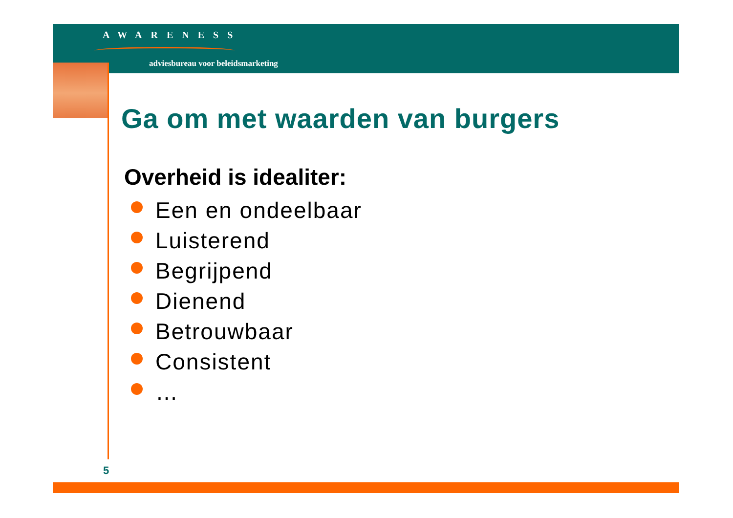AWARENESS
adviesbureau voor beleidsmarketing
Ga om met waarden van burgers
Overheid is idealiter:
Een en ondeelbaar
Luisterend
Begrijpend
Dienend
Betrouwbaar
Consistent
…
5